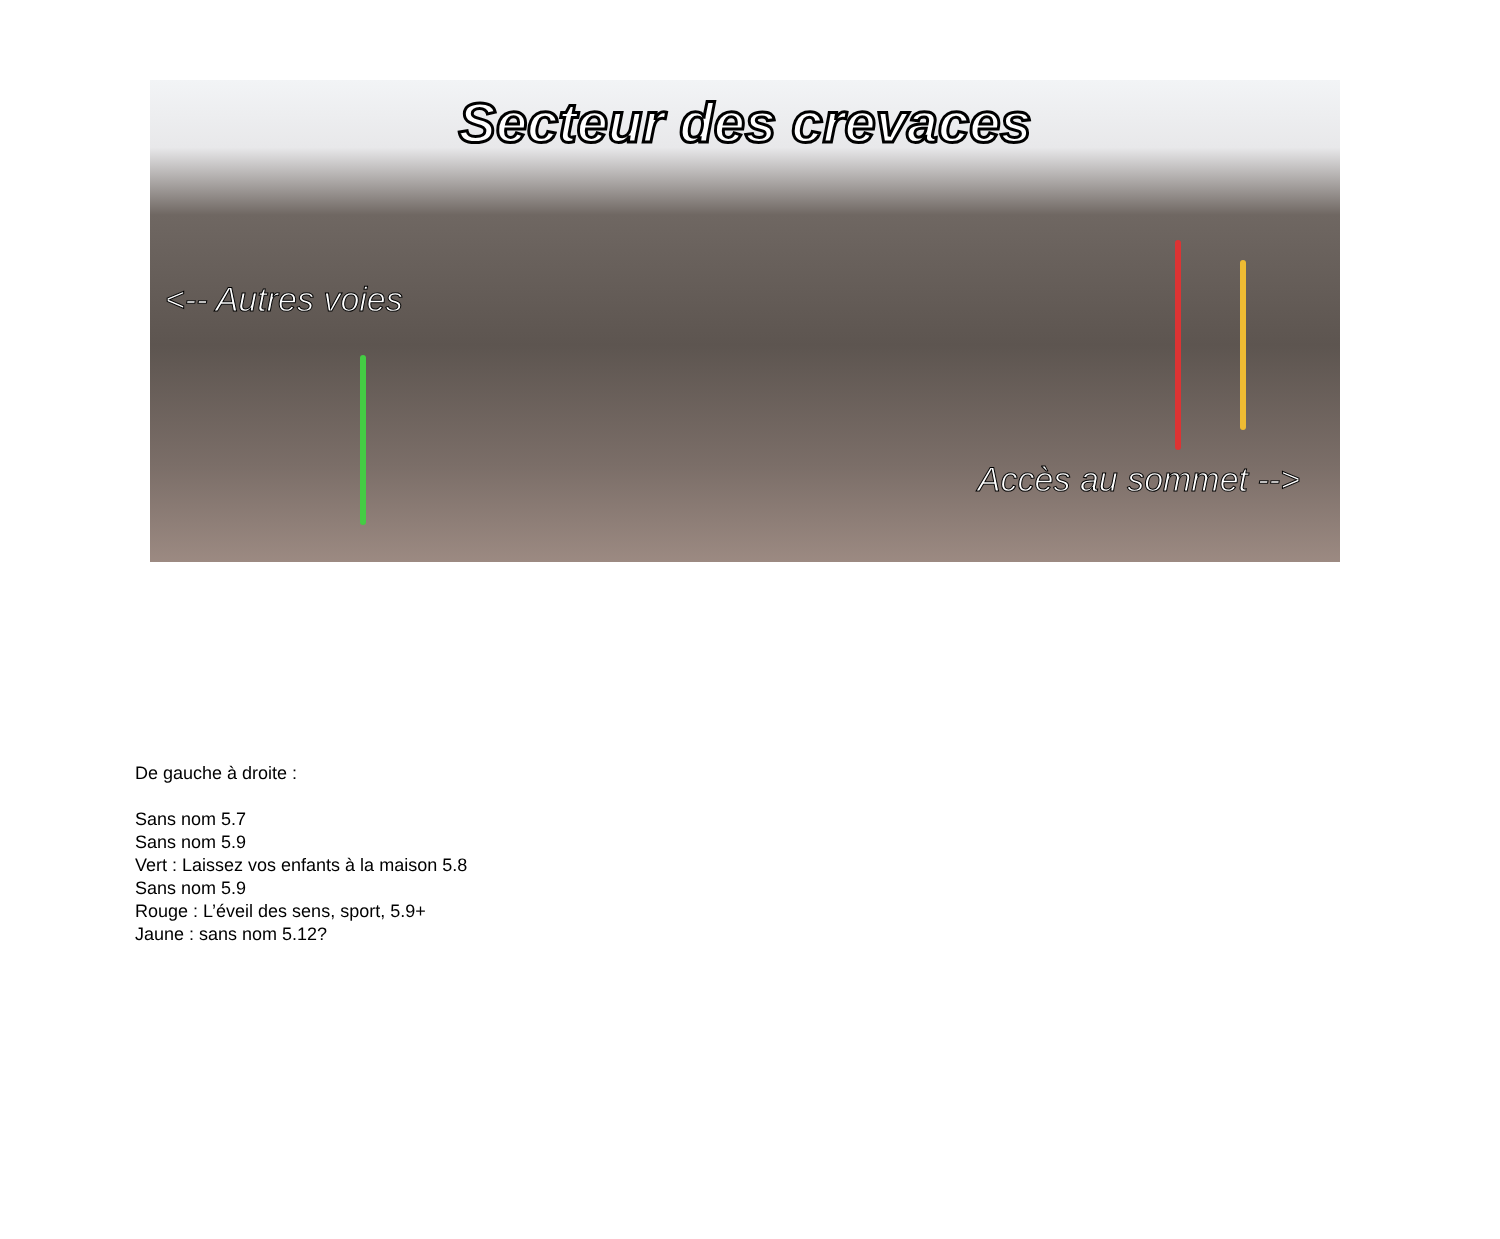Secteur des crevaces
<-- Autres voies
Accès au sommet -->
De gauche à droite :
Sans nom 5.7
Sans nom 5.9
Vert : Laissez vos enfants à la maison 5.8
Sans nom 5.9
Rouge : L’éveil des sens, sport, 5.9+
Jaune : sans nom 5.12?